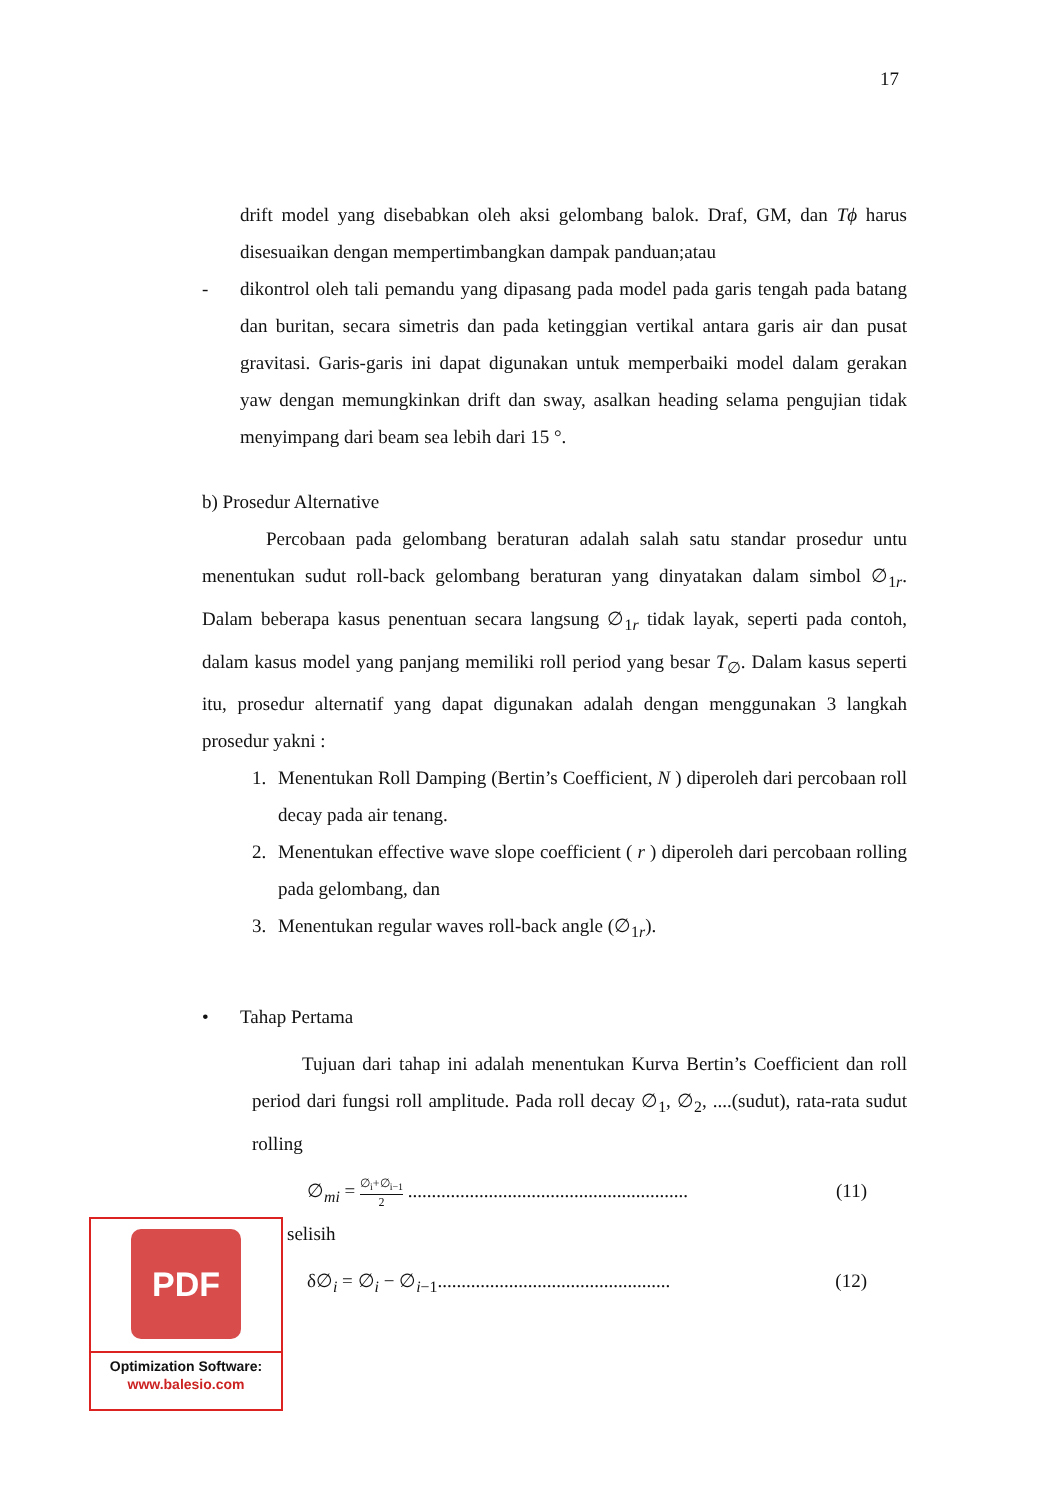17
drift model yang disebabkan oleh aksi gelombang balok. Draf, GM, dan Tϕ harus disesuaikan dengan mempertimbangkan dampak panduan;atau
- dikontrol oleh tali pemandu yang dipasang pada model pada garis tengah pada batang dan buritan, secara simetris dan pada ketinggian vertikal antara garis air dan pusat gravitasi. Garis-garis ini dapat digunakan untuk memperbaiki model dalam gerakan yaw dengan memungkinkan drift dan sway, asalkan heading selama pengujian tidak menyimpang dari beam sea lebih dari 15 °.
b) Prosedur Alternative
Percobaan pada gelombang beraturan adalah salah satu standar prosedur untu menentukan sudut roll-back gelombang beraturan yang dinyatakan dalam simbol ∅<sub>1r</sub>. Dalam beberapa kasus penentuan secara langsung ∅<sub>1r</sub> tidak layak, seperti pada contoh, dalam kasus model yang panjang memiliki roll period yang besar T<sub>∅</sub>. Dalam kasus seperti itu, prosedur alternatif yang dapat digunakan adalah dengan menggunakan 3 langkah prosedur yakni :
1. Menentukan Roll Damping (Bertin’s Coefficient, N ) diperoleh dari percobaan roll decay pada air tenang.
2. Menentukan effective wave slope coefficient ( r ) diperoleh dari percobaan rolling pada gelombang, dan
3. Menentukan regular waves roll-back angle (∅<sub>1r</sub>).
• Tahap Pertama
Tujuan dari tahap ini adalah menentukan Kurva Bertin’s Coefficient dan roll period dari fungsi roll amplitude. Pada roll decay ∅<sub>1</sub>, ∅<sub>2</sub>, ....(sudut), rata-rata sudut rolling
∅<sub>mi</sub> = ∅<sub>i</sub>+∅<sub>i−1</sub> 2 ........................................................... (11)
selisih
δ∅<sub>i</sub> = ∅<sub>i</sub> − ∅<sub>i−1</sub>................................................. (12)
PDF
Optimization Software:
www.balesio.com